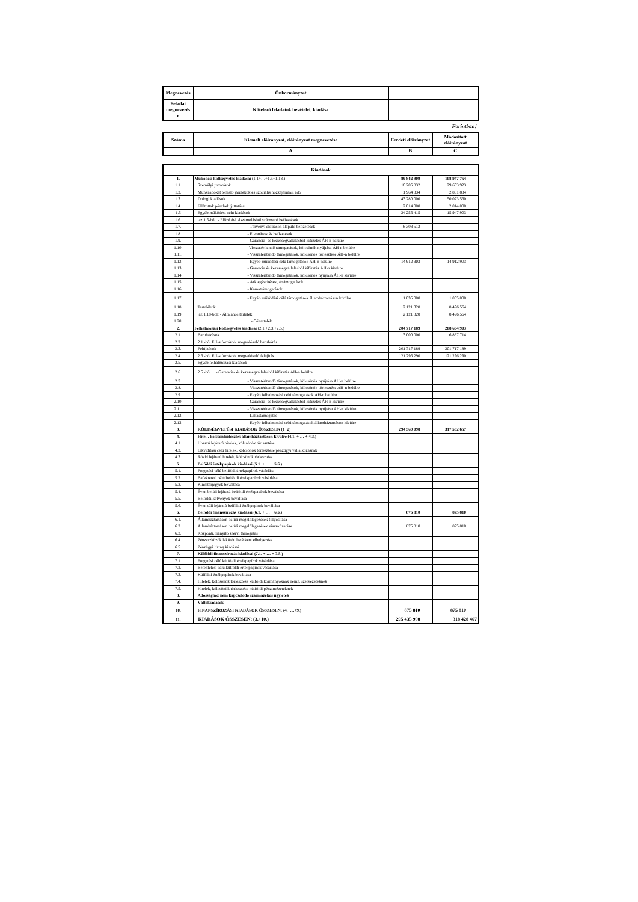| Megnevezés | Önkormányzat | |
| Feladat megnevezés e | Kötelező feladatok bevételei, kiadása | |
Forintban!
| Száma | Kiemelt előirányzat, előirányzat megnevezése | Eerdeti előirányzat | Módosított előirányzat |
| | A | B | C |
| Kiadások | | | |
| 1. | Működési költségvetés kiadásai (1.1+…+1.5+1.18.) | 89 842 909 | 108 947 754 |
| 1.1. | Személyi juttatások | 16 206 832 | 29 633 923 |
| 1.2. | Munkaadókat terhelő járulékok és szociális hozzájárulási adó | 1 964 334 | 2 831 834 |
| 1.3. | Dologi kiadások | 43 280 000 | 50 023 530 |
| 1.4. | Ellátottak pénzbeli juttatásai | 2 014 000 | 2 014 000 |
| 1.5 | Egyéb működési célú kiadások | 24 256 415 | 15 947 903 |
| 1.6. | az 1.5-ből: - Előző évi elszámolásból származó befizetések | | |
| 1.7. | - Törvényi előíráson alapuló befizetések | 8 308 512 | |
| 1.8. | - Elvonások és befizetések | | |
| 1.9. | - Garancia- és kezességvállalásból kifizetés ÁH-n belülre | | |
| 1.10. | -Visszatérítendő támogatások, kölcsönök nyújtása ÁH-n belülre | | |
| 1.11. | - Visszatérítendő támogatások, kölcsönök törlesztése ÁH-n belülre | | |
| 1.12. | - Egyéb működési célú támogatások ÁH-n belülre | 14 912 903 | 14 912 903 |
| 1.13. | - Garancia és kezességvállalásból kifizetés ÁH-n kívülre | | |
| 1.14. | - Visszatérítendő támogatások, kölcsönök nyújtása ÁH-n kívülre | | |
| 1.15. | - Árkiegészítések, ártámogatások | | |
| 1.16. | - Kamattámogatások | | |
| 1.17. | - Egyéb működési célú támogatások államháztartáson kívülre | 1 035 000 | 1 035 000 |
| 1.18. | Tartalékok | 2 121 328 | 8 496 564 |
| 1.19. | az 1.18-ból: - Általános tartalék | 2 121 328 | 8 496 564 |
| 1.20. | - Céltartalék | | |
| 2. | Felhalmozási költségvetés kiadásai (2.1.+2.3.+2.5.) | 204 717 189 | 208 604 903 |
| 2.1. | Beruházások | 3 000 000 | 6 887 714 |
| 2.2. | 2.1.-ből EU-s forrásból megvalósuló beruházás | | |
| 2.3. | Felújítások | 201 717 189 | 201 717 189 |
| 2.4. | 2.3.-ból EU-s forrásból megvalósuló felújítás | 121 296 290 | 121 296 290 |
| 2.5. | Egyéb felhalmozási kiadások | | |
| 2.6. | 2.5.-ből - Garancia- és kezességvállalásból kifizetés ÁH-n belülre | | |
| 2.7. | - Visszatérítendő támogatások, kölcsönök nyújtása ÁH-n belülre | | |
| 2.8. | - Visszatérítendő támogatások, kölcsönök törlesztése ÁH-n belülre | | |
| 2.9. | - Egyéb felhalmozási célú támogatások ÁH-n belülre | | |
| 2.10. | - Garancia- és kezességvállalásból kifizetés ÁH-n kívülre | | |
| 2.11. | - Visszatérítendő támogatások, kölcsönök nyújtása ÁH-n kívülre | | |
| 2.12. | - Lakástámogatás | | |
| 2.13. | - Egyéb felhalmozási célú támogatások államháztartáson kívülre | | |
| 3. | KÖLTSÉGVETÉSI KIADÁSOK ÖSSZESEN (1+2) | 294 560 098 | 317 552 657 |
| 4. | Hitel-, kölcsöntörlesztés államháztartáson kívülre (4.1. + … + 4.3.) | | |
| 4.1. | Hosszú lejáratú hitelek, kölcsönök törlesztése | | |
| 4.2. | Likviditási célú hitelek, kölcsönök törlesztése pénzügyi vállalkozásnak | | |
| 4.3. | Rövid lejáratú hitelek, kölcsönök törlesztése | | |
| 5. | Belföldi értékpapírok kiadásai (5.1. + … + 5.6.) | | |
| 5.1. | Forgatási célú belföldi értékpapírok vásárlása | | |
| 5.2. | Befektetési célú belföldi értékpapírok vásárlása | | |
| 5.3. | Kincstárjegyek beváltása | | |
| 5.4. | Éven belüli lejáratú belföldi értékpapírok beváltása | | |
| 5.5. | Belföldi kötvények beváltása | | |
| 5.6. | Éven túli lejáratú belföldi értékpapírok beváltása | | |
| 6. | Belföldi finanszírozás kiadásai (6.1. + … + 6.5.) | 875 810 | 875 810 |
| 6.1. | Államháztartáson belüli megelőlegezések folyósítása | | |
| 6.2. | Államháztartáson belüli megelőlegezések visszafizetése | 875 810 | 875 810 |
| 6.3. | Központi, irányító szervi támogatás | | |
| 6.4. | Pénzeszközök lekötött betétként elhelyezése | | |
| 6.5. | Pénzügyi lízing kiadásai | | |
| 7. | Külföldi finanszírozás kiadásai (7.1. + … + 7.5.) | | |
| 7.1. | Forgatási célú külföldi értékpapírok vásárlása | | |
| 7.2. | Befektetési célú külföldi értékpapírok vásárlása | | |
| 7.3. | Külföldi értékpapírok beváltása | | |
| 7.4. | Hitelek, kölcsönök törlesztése külföldi kormányoknak nemz. szervezeteknek | | |
| 7.5. | Hitelek, kölcsönök törlesztése külföldi pénzintézeteknek | | |
| 8. | Adóssághoz nem kapcsolódó származékos ügyletek | | |
| 9. | Váltókiadások | | |
| 10. | FINANSZÍROZÁSI KIADÁSOK ÖSSZESEN: (4.+…+9.) | 875 810 | 875 810 |
| 11. | KIADÁSOK ÖSSZESEN: (3.+10.) | 295 435 908 | 318 428 467 |